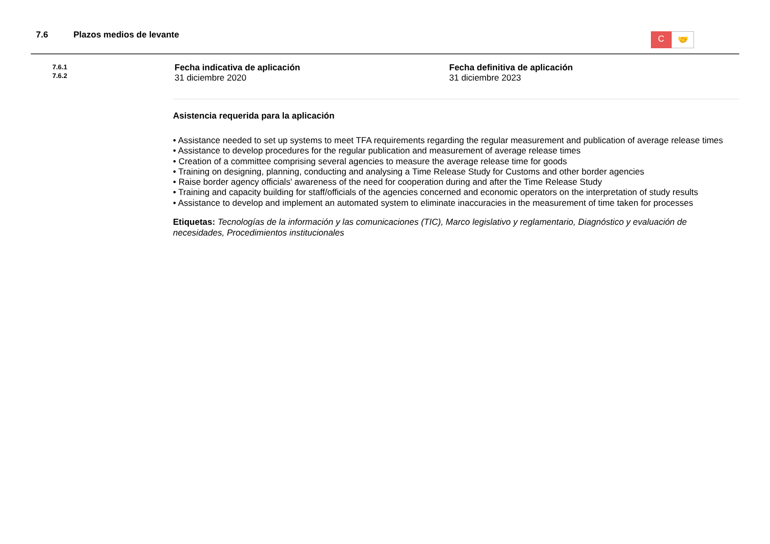7.6 Plazos medios de levante
C
🤝
7.6.1
7.6.2
Fecha indicativa de aplicación
31 diciembre 2020
Fecha definitiva de aplicación
31 diciembre 2023
Asistencia requerida para la aplicación
• Assistance needed to set up systems to meet TFA requirements regarding the regular measurement and publication of average release times
• Assistance to develop procedures for the regular publication and measurement of average release times
• Creation of a committee comprising several agencies to measure the average release time for goods
• Training on designing, planning, conducting and analysing a Time Release Study for Customs and other border agencies
• Raise border agency officials' awareness of the need for cooperation during and after the Time Release Study
• Training and capacity building for staff/officials of the agencies concerned and economic operators on the interpretation of study results
• Assistance to develop and implement an automated system to eliminate inaccuracies in the measurement of time taken for processes
Etiquetas: Tecnologías de la información y las comunicaciones (TIC), Marco legislativo y reglamentario, Diagnóstico y evaluación de necesidades, Procedimientos institucionales